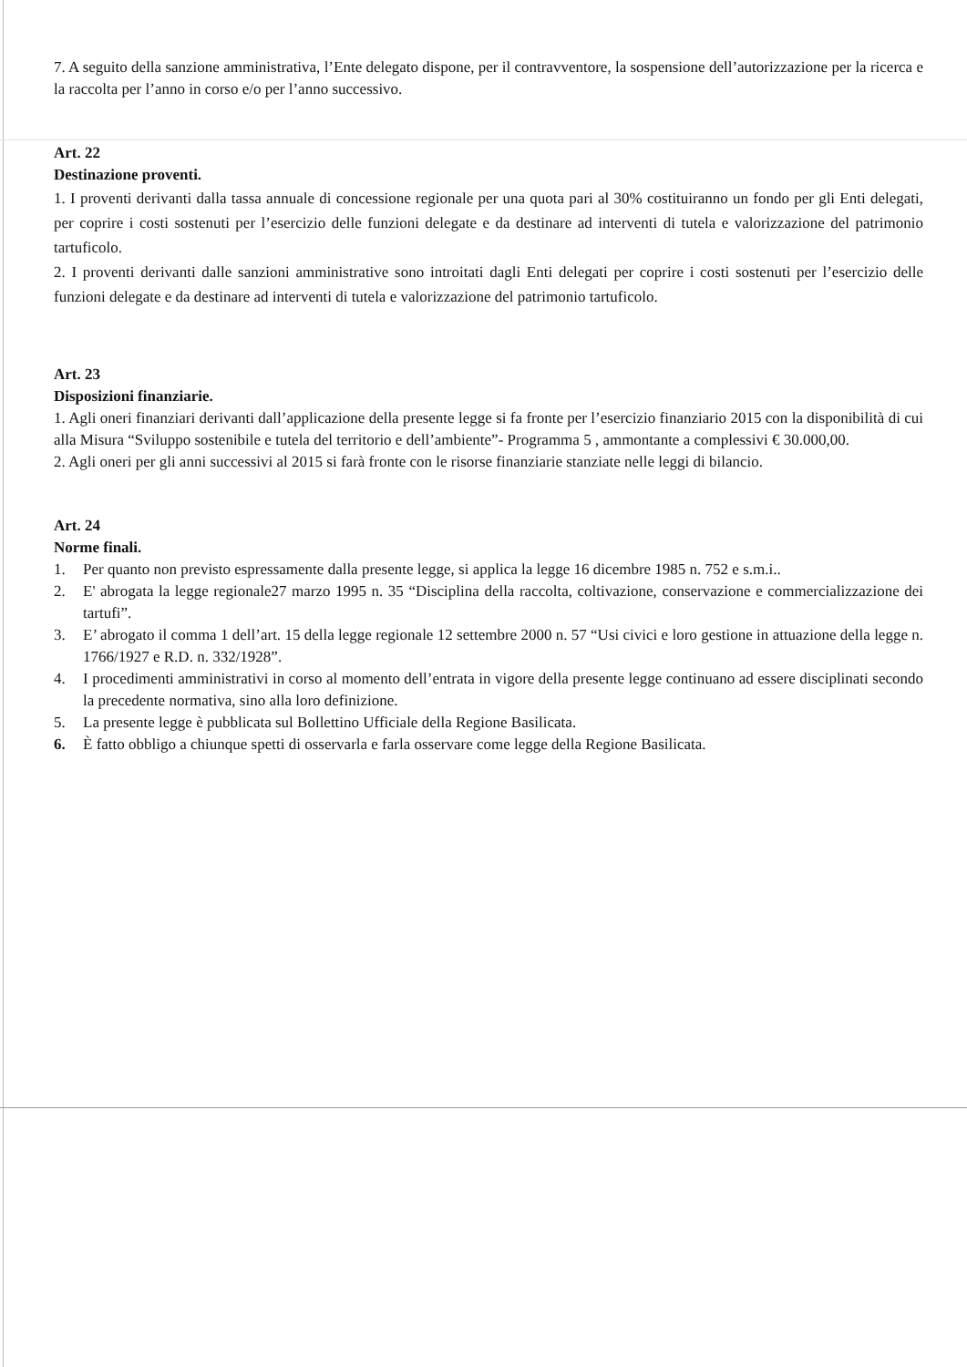7. A seguito della sanzione amministrativa, l’Ente delegato dispone, per il contravventore, la sospensione dell’autorizzazione per la ricerca e la raccolta per l’anno in corso e/o per l’anno successivo.
Art. 22
Destinazione proventi.
1. I proventi derivanti dalla tassa annuale di concessione regionale per una quota pari al 30% costituiranno un fondo per gli Enti delegati, per coprire i costi sostenuti per l’esercizio delle funzioni delegate e da destinare ad interventi di tutela e valorizzazione del patrimonio tartuficolo.
2. I proventi derivanti dalle sanzioni amministrative sono introitati dagli Enti delegati per coprire i costi sostenuti per l’esercizio delle funzioni delegate e da destinare ad interventi di tutela e valorizzazione del patrimonio tartuficolo.
Art. 23
Disposizioni finanziarie.
1. Agli oneri finanziari derivanti dall’applicazione della presente legge si fa fronte per l’esercizio finanziario 2015 con la disponibilità di cui alla Misura “Sviluppo sostenibile e tutela del territorio e dell’ambiente”- Programma 5 , ammontante a complessivi € 30.000,00.
2. Agli oneri per gli anni successivi al 2015 si farà fronte con le risorse finanziarie stanziate nelle leggi di bilancio.
Art. 24
Norme finali.
1. Per quanto non previsto espressamente dalla presente legge, si applica la legge 16 dicembre 1985 n. 752 e s.m.i..
2. E' abrogata la legge regionale27 marzo 1995 n. 35 “Disciplina della raccolta, coltivazione, conservazione e commercializzazione dei tartufi”.
3. E’ abrogato il comma 1 dell’art. 15 della legge regionale 12 settembre 2000 n. 57 “Usi civici e loro gestione in attuazione della legge n. 1766/1927 e R.D. n. 332/1928”.
4. I procedimenti amministrativi in corso al momento dell’entrata in vigore della presente legge continuano ad essere disciplinati secondo la precedente normativa, sino alla loro definizione.
5. La presente legge è pubblicata sul Bollettino Ufficiale della Regione Basilicata.
6. È fatto obbligo a chiunque spetti di osservarla e farla osservare come legge della Regione Basilicata.